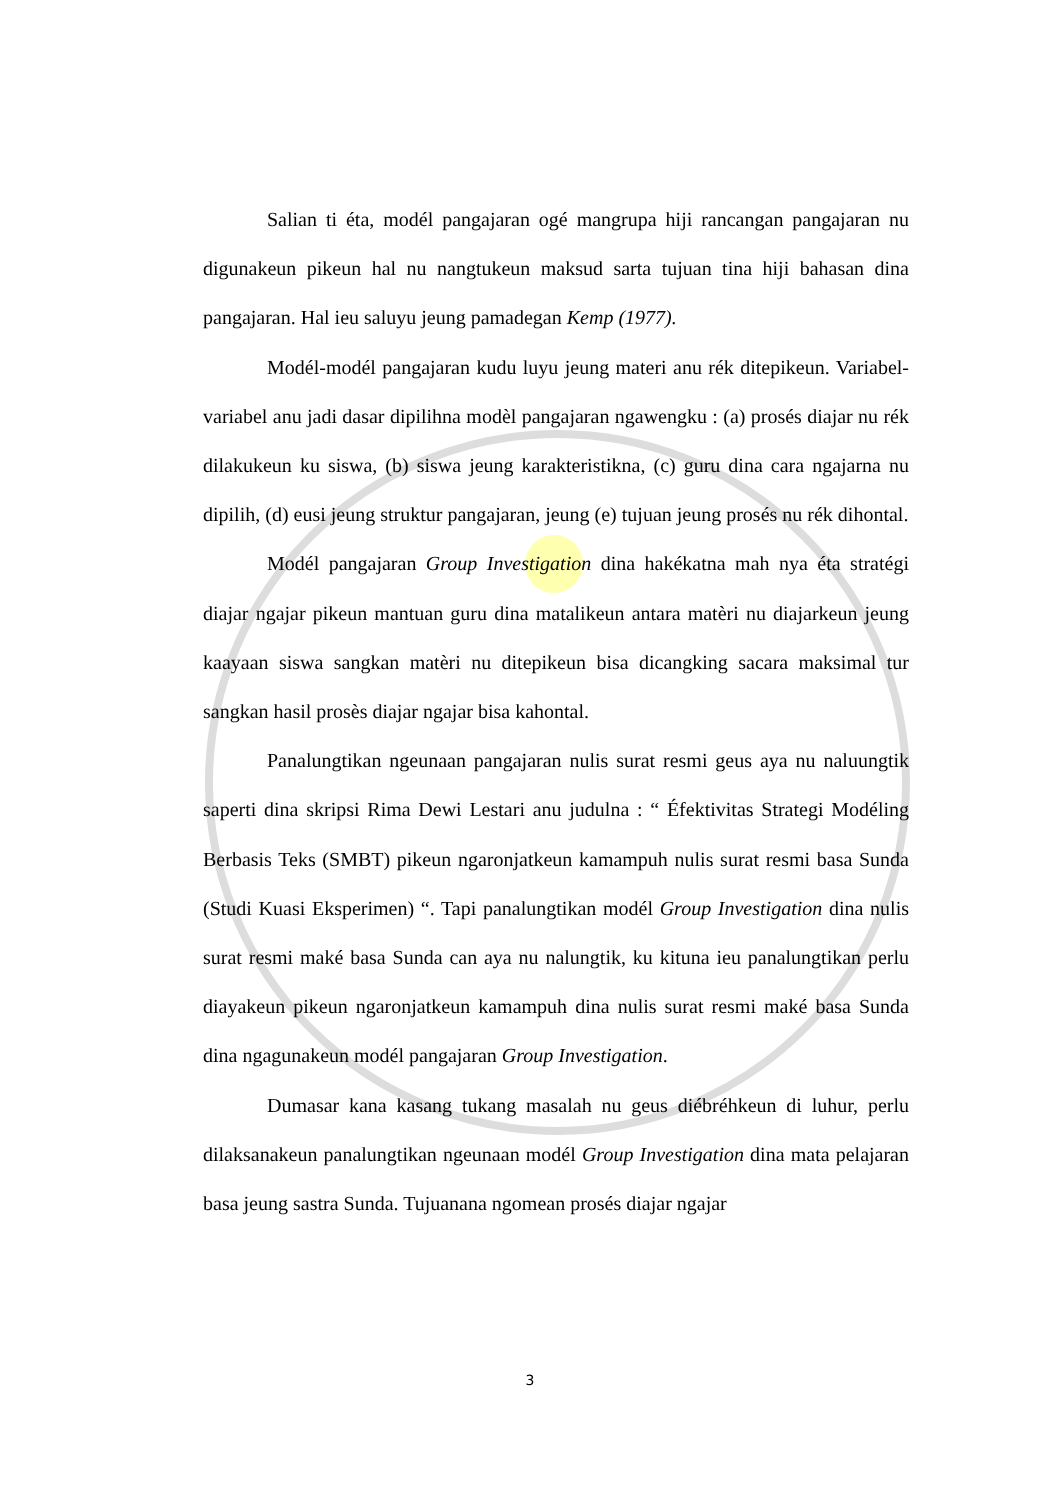Salian ti éta, modél pangajaran ogé mangrupa hiji rancangan pangajaran nu digunakeun pikeun hal nu nangtukeun maksud sarta tujuan tina hiji bahasan dina pangajaran. Hal ieu saluyu jeung pamadegan Kemp (1977).
Modél-modél pangajaran kudu luyu jeung materi anu rék ditepikeun. Variabel-variabel anu jadi dasar dipilihna modèl pangajaran ngawengku : (a) prosés diajar nu rék dilakukeun ku siswa, (b) siswa jeung karakteristikna, (c) guru dina cara ngajarna nu dipilih, (d) eusi jeung struktur pangajaran, jeung (e) tujuan jeung prosés nu rék dihontal.
Modél pangajaran Group Investigation dina hakékatna mah nya éta stratégi diajar ngajar pikeun mantuan guru dina matalikeun antara matèri nu diajarkeun jeung kaayaan siswa sangkan matèri nu ditepikeun bisa dicangking sacara maksimal tur sangkan hasil prosès diajar ngajar bisa kahontal.
Panalungtikan ngeunaan pangajaran nulis surat resmi geus aya nu naluungtik saperti dina skripsi Rima Dewi Lestari anu judulna : “ Éfektivitas Strategi Modéling Berbasis Teks (SMBT) pikeun ngaronjatkeun kamampuh nulis surat resmi basa Sunda (Studi Kuasi Eksperimen) “. Tapi panalungtikan modél Group Investigation dina nulis surat resmi maké basa Sunda can aya nu nalungtik, ku kituna ieu panalungtikan perlu diayakeun pikeun ngaronjatkeun kamampuh dina nulis surat resmi maké basa Sunda dina ngagunakeun modél pangajaran Group Investigation.
Dumasar kana kasang tukang masalah nu geus diébréhkeun di luhur, perlu dilaksanakeun panalungtikan ngeunaan modél Group Investigation dina mata pelajaran basa jeung sastra Sunda. Tujuanana ngomean prosés diajar ngajar
3